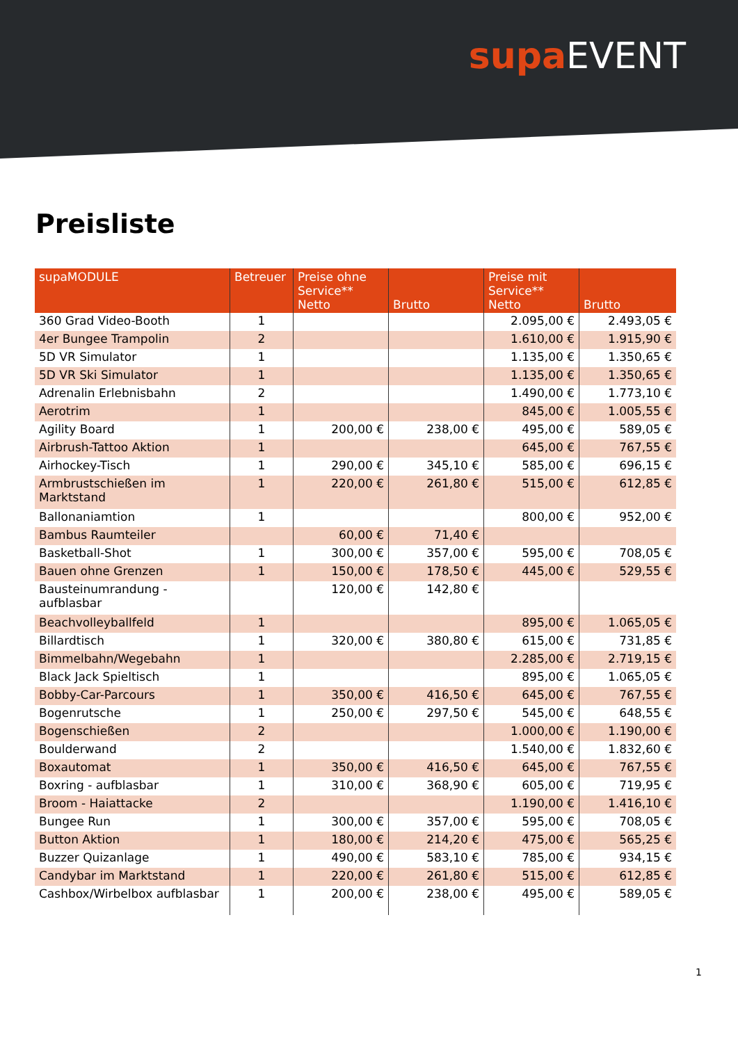supa EVENT
Preisliste
| supaMODULE | Betreuer | Preise ohne Service** Netto | Brutto | Preise mit Service** Netto | Brutto |
| --- | --- | --- | --- | --- | --- |
| 360 Grad Video-Booth | 1 | | | 2.095,00 € | 2.493,05 € |
| 4er Bungee Trampolin | 2 | | | 1.610,00 € | 1.915,90 € |
| 5D VR Simulator | 1 | | | 1.135,00 € | 1.350,65 € |
| 5D VR Ski Simulator | 1 | | | 1.135,00 € | 1.350,65 € |
| Adrenalin Erlebnisbahn | 2 | | | 1.490,00 € | 1.773,10 € |
| Aerotrim | 1 | | | 845,00 € | 1.005,55 € |
| Agility Board | 1 | 200,00 € | 238,00 € | 495,00 € | 589,05 € |
| Airbrush-Tattoo Aktion | 1 | | | 645,00 € | 767,55 € |
| Airhockey-Tisch | 1 | 290,00 € | 345,10 € | 585,00 € | 696,15 € |
| Armbrustschießen im Marktstand | 1 | 220,00 € | 261,80 € | 515,00 € | 612,85 € |
| Ballonaniamtion | 1 | | | 800,00 € | 952,00 € |
| Bambus Raumteiler | | 60,00 € | 71,40 € | | |
| Basketball-Shot | 1 | 300,00 € | 357,00 € | 595,00 € | 708,05 € |
| Bauen ohne Grenzen | 1 | 150,00 € | 178,50 € | 445,00 € | 529,55 € |
| Bausteinumrandung - aufblasbar | | 120,00 € | 142,80 € | | |
| Beachvolleyballfeld | 1 | | | 895,00 € | 1.065,05 € |
| Billardtisch | 1 | 320,00 € | 380,80 € | 615,00 € | 731,85 € |
| Bimmelbahn/Wegebahn | 1 | | | 2.285,00 € | 2.719,15 € |
| Black Jack Spieltisch | 1 | | | 895,00 € | 1.065,05 € |
| Bobby-Car-Parcours | 1 | 350,00 € | 416,50 € | 645,00 € | 767,55 € |
| Bogenrutsche | 1 | 250,00 € | 297,50 € | 545,00 € | 648,55 € |
| Bogenschießen | 2 | | | 1.000,00 € | 1.190,00 € |
| Boulderwand | 2 | | | 1.540,00 € | 1.832,60 € |
| Boxautomat | 1 | 350,00 € | 416,50 € | 645,00 € | 767,55 € |
| Boxring - aufblasbar | 1 | 310,00 € | 368,90 € | 605,00 € | 719,95 € |
| Broom - Haiattacke | 2 | | | 1.190,00 € | 1.416,10 € |
| Bungee Run | 1 | 300,00 € | 357,00 € | 595,00 € | 708,05 € |
| Button Aktion | 1 | 180,00 € | 214,20 € | 475,00 € | 565,25 € |
| Buzzer Quizanlage | 1 | 490,00 € | 583,10 € | 785,00 € | 934,15 € |
| Candybar im Marktstand | 1 | 220,00 € | 261,80 € | 515,00 € | 612,85 € |
| Cashbox/Wirbelbox aufblasbar | 1 | 200,00 € | 238,00 € | 495,00 € | 589,05 € |
1